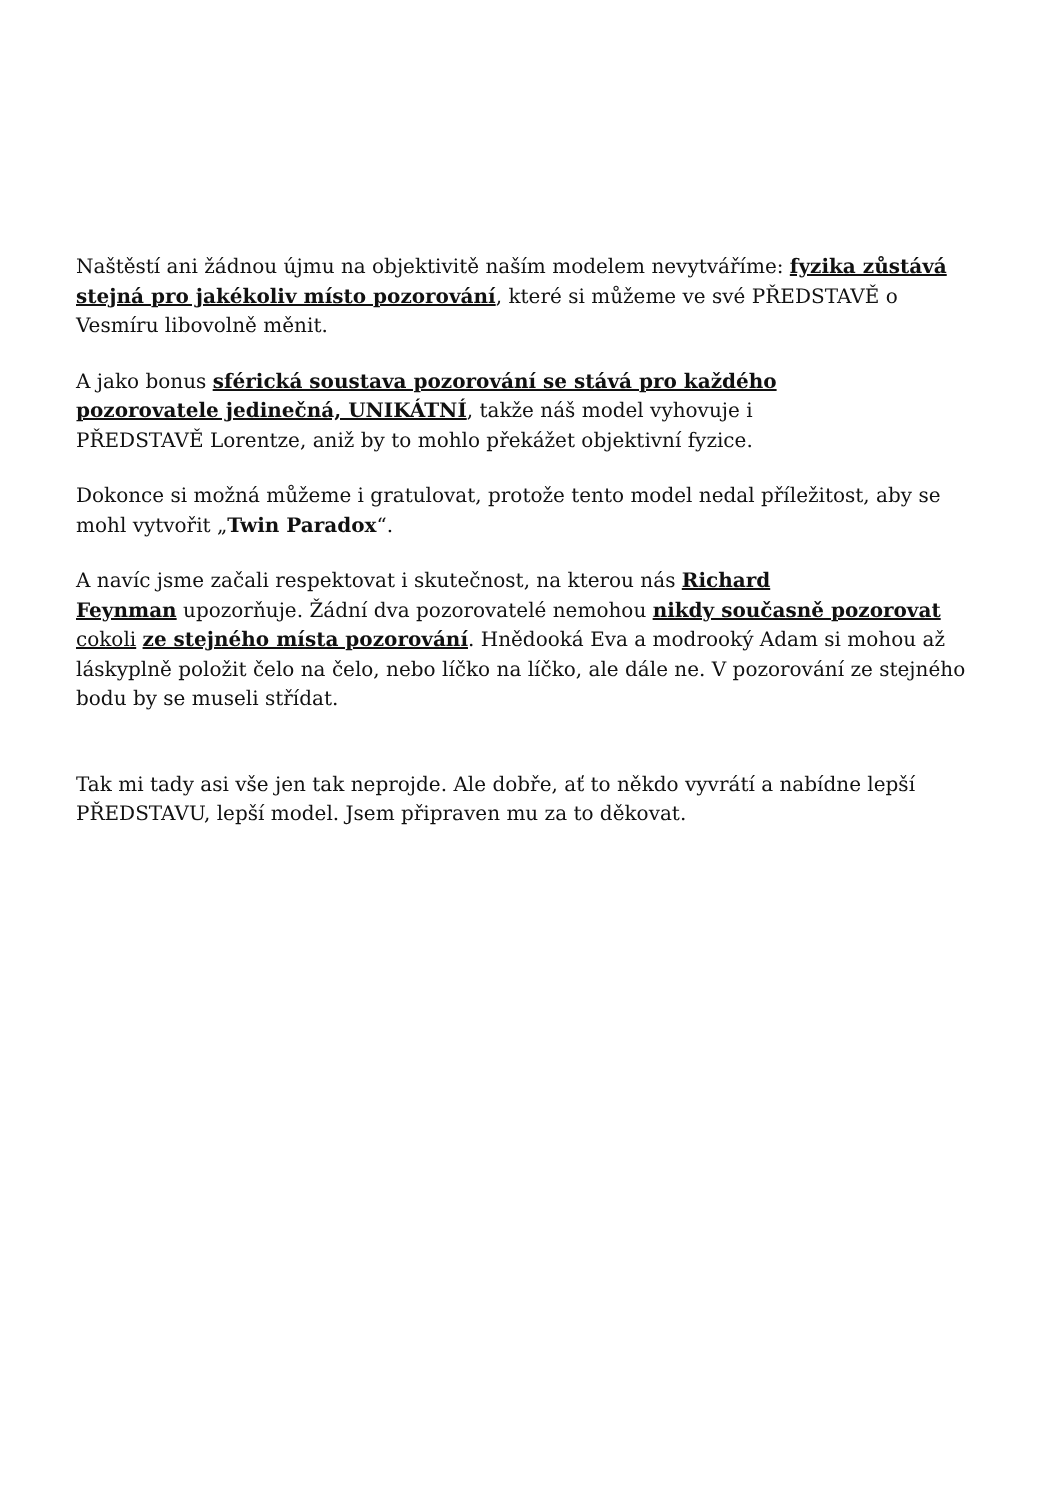Naštěstí ani žádnou újmu na objektivitě naším modelem nevytváříme: fyzika zůstává stejná pro jakékoliv místo pozorování, které si můžeme ve své PŘEDSTAVĚ o Vesmíru libovolně měnit.
A jako bonus sférická soustava pozorování se stává pro každého
pozorovatele jedinečná, UNIKÁTNÍ, takže náš model vyhovuje i
PŘEDSTAVĚ Lorentze, aniž by to mohlo překážet objektivní fyzice.
Dokonce si možná můžeme i gratulovat, protože tento model nedal příležitost, aby se mohl vytvořit „Twin Paradox“.
A navíc jsme začali respektovat i skutečnost, na kterou nás Richard
Feynman upozorňuje. Žádní dva pozorovatelé nemohou nikdy současně pozorovat cokoli ze stejného místa pozorování. Hnědooká Eva a modrooký Adam si mohou až láskyplně položit čelo na čelo, nebo líčko na líčko, ale dále ne. V pozorování ze stejného bodu by se museli střídat.
Tak mi tady asi vše jen tak neprojde. Ale dobře, ať to někdo vyvrátí a nabídne lepší PŘEDSTAVU, lepší model. Jsem připraven mu za to děkovat.